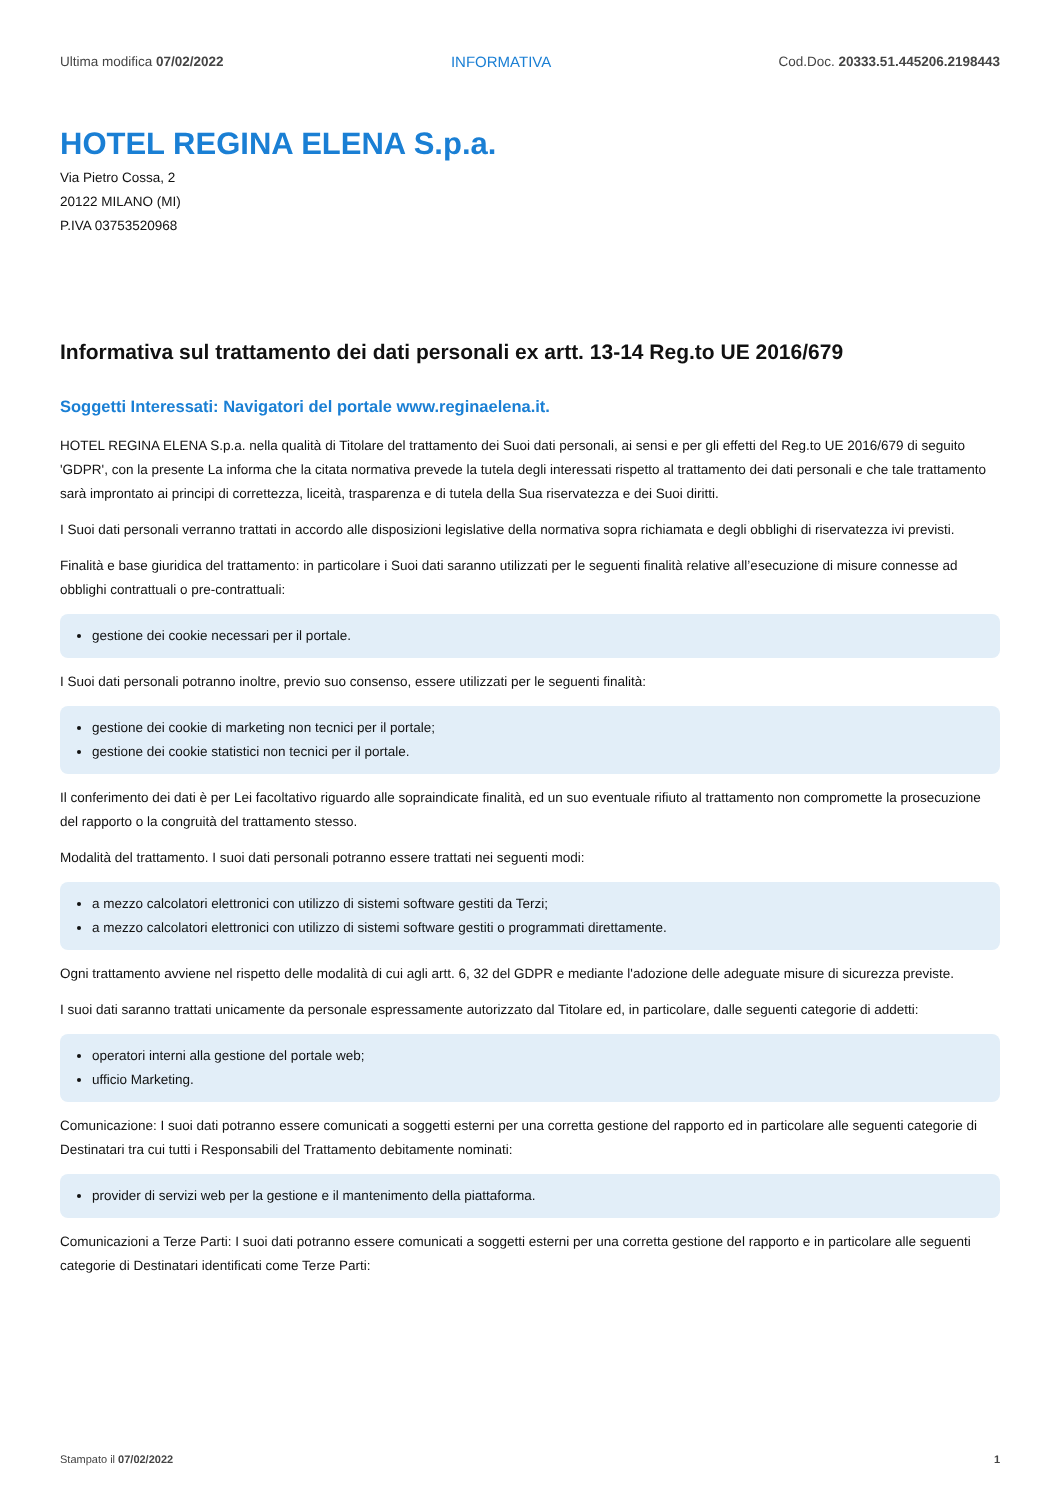Ultima modifica 07/02/2022 INFORMATIVA Cod.Doc. 20333.51.445206.2198443
HOTEL REGINA ELENA S.p.a.
Via Pietro Cossa, 2
20122 MILANO (MI)
P.IVA 03753520968
Informativa sul trattamento dei dati personali ex artt. 13-14 Reg.to UE 2016/679
Soggetti Interessati: Navigatori del portale www.reginaelena.it.
HOTEL REGINA ELENA S.p.a. nella qualità di Titolare del trattamento dei Suoi dati personali, ai sensi e per gli effetti del Reg.to UE 2016/679 di seguito 'GDPR', con la presente La informa che la citata normativa prevede la tutela degli interessati rispetto al trattamento dei dati personali e che tale trattamento sarà improntato ai principi di correttezza, liceità, trasparenza e di tutela della Sua riservatezza e dei Suoi diritti.
I Suoi dati personali verranno trattati in accordo alle disposizioni legislative della normativa sopra richiamata e degli obblighi di riservatezza ivi previsti.
Finalità e base giuridica del trattamento: in particolare i Suoi dati saranno utilizzati per le seguenti finalità relative all’esecuzione di misure connesse ad obblighi contrattuali o pre-contrattuali:
gestione dei cookie necessari per il portale.
I Suoi dati personali potranno inoltre, previo suo consenso, essere utilizzati per le seguenti finalità:
gestione dei cookie di marketing non tecnici per il portale;
gestione dei cookie statistici non tecnici per il portale.
Il conferimento dei dati è per Lei facoltativo riguardo alle sopraindicate finalità, ed un suo eventuale rifiuto al trattamento non compromette la prosecuzione del rapporto o la congruità del trattamento stesso.
Modalità del trattamento. I suoi dati personali potranno essere trattati nei seguenti modi:
a mezzo calcolatori elettronici con utilizzo di sistemi software gestiti da Terzi;
a mezzo calcolatori elettronici con utilizzo di sistemi software gestiti o programmati direttamente.
Ogni trattamento avviene nel rispetto delle modalità di cui agli artt. 6, 32 del GDPR e mediante l'adozione delle adeguate misure di sicurezza previste.
I suoi dati saranno trattati unicamente da personale espressamente autorizzato dal Titolare ed, in particolare, dalle seguenti categorie di addetti:
operatori interni alla gestione del portale web;
ufficio Marketing.
Comunicazione: I suoi dati potranno essere comunicati a soggetti esterni per una corretta gestione del rapporto ed in particolare alle seguenti categorie di Destinatari tra cui tutti i Responsabili del Trattamento debitamente nominati:
provider di servizi web per la gestione e il mantenimento della piattaforma.
Comunicazioni a Terze Parti: I suoi dati potranno essere comunicati a soggetti esterni per una corretta gestione del rapporto e in particolare alle seguenti categorie di Destinatari identificati come Terze Parti:
Stampato il 07/02/2022 1